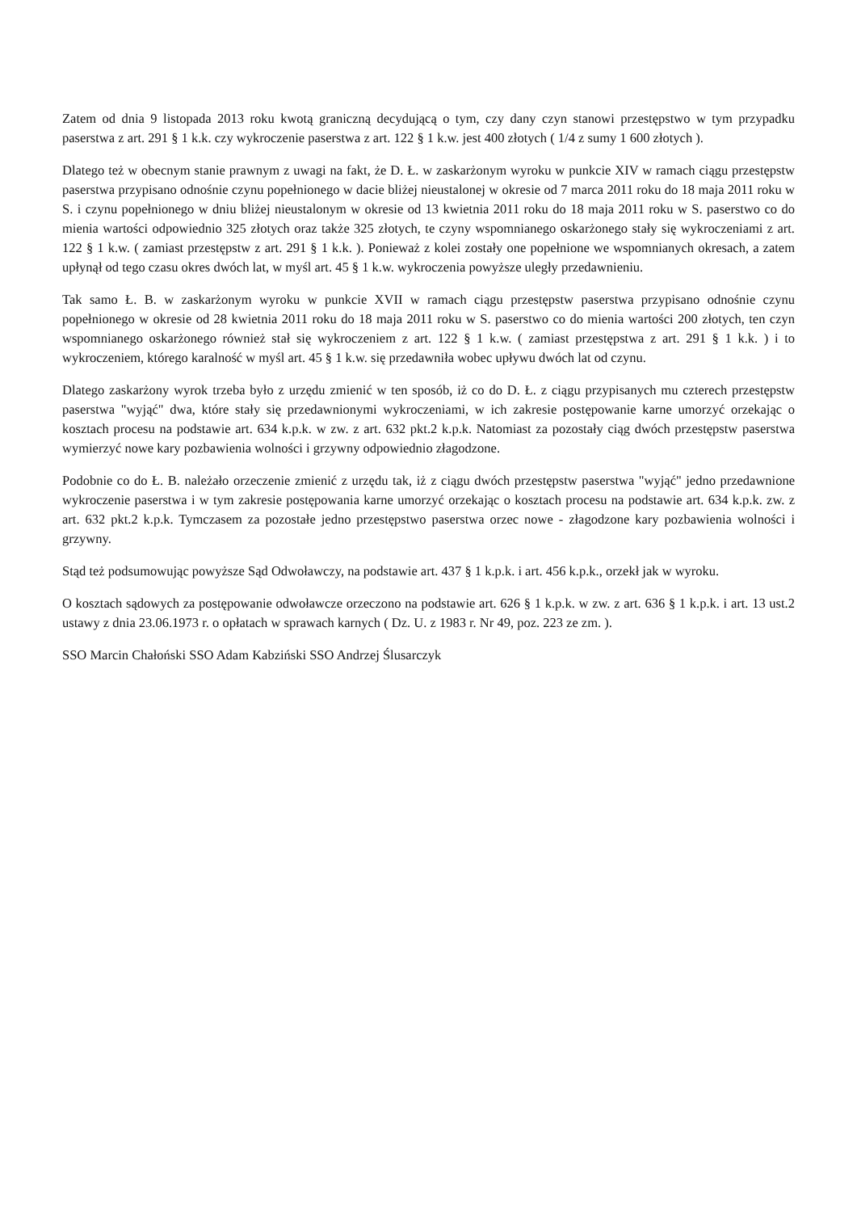Zatem od dnia 9 listopada 2013 roku kwotą graniczną decydującą o tym, czy dany czyn stanowi przestępstwo w tym przypadku paserstwa z art. 291 § 1 k.k. czy wykroczenie paserstwa z art. 122 § 1 k.w. jest 400 złotych ( 1/4 z sumy 1 600 złotych ).
Dlatego też w obecnym stanie prawnym z uwagi na fakt, że D. Ł. w zaskarżonym wyroku w punkcie XIV w ramach ciągu przestępstw paserstwa przypisano odnośnie czynu popełnionego w dacie bliżej nieustalonej w okresie od 7 marca 2011 roku do 18 maja 2011 roku w S. i czynu popełnionego w dniu bliżej nieustalonym w okresie od 13 kwietnia 2011 roku do 18 maja 2011 roku w S. paserstwo co do mienia wartości odpowiednio 325 złotych oraz także 325 złotych, te czyny wspomnianego oskarżonego stały się wykroczeniami z art. 122 § 1 k.w. ( zamiast przestępstw z art. 291 § 1 k.k. ). Ponieważ z kolei zostały one popełnione we wspomnianych okresach, a zatem upłynął od tego czasu okres dwóch lat, w myśl art. 45 § 1 k.w. wykroczenia powyższe uległy przedawnieniu.
Tak samo Ł. B. w zaskarżonym wyroku w punkcie XVII w ramach ciągu przestępstw paserstwa przypisano odnośnie czynu popełnionego w okresie od 28 kwietnia 2011 roku do 18 maja 2011 roku w S. paserstwo co do mienia wartości 200 złotych, ten czyn wspomnianego oskarżonego również stał się wykroczeniem z art. 122 § 1 k.w. ( zamiast przestępstwa z art. 291 § 1 k.k. ) i to wykroczeniem, którego karalność w myśl art. 45 § 1 k.w. się przedawniła wobec upływu dwóch lat od czynu.
Dlatego zaskarżony wyrok trzeba było z urzędu zmienić w ten sposób, iż co do D. Ł. z ciągu przypisanych mu czterech przestępstw paserstwa "wyjąć" dwa, które stały się przedawnionymi wykroczeniami, w ich zakresie postępowanie karne umorzyć orzekając o kosztach procesu na podstawie art. 634 k.p.k. w zw. z art. 632 pkt.2 k.p.k. Natomiast za pozostały ciąg dwóch przestępstw paserstwa wymierzyć nowe kary pozbawienia wolności i grzywny odpowiednio złagodzone.
Podobnie co do Ł. B. należało orzeczenie zmienić z urzędu tak, iż z ciągu dwóch przestępstw paserstwa "wyjąć" jedno przedawnione wykroczenie paserstwa i w tym zakresie postępowania karne umorzyć orzekając o kosztach procesu na podstawie art. 634 k.p.k. zw. z art. 632 pkt.2 k.p.k. Tymczasem za pozostałe jedno przestępstwo paserstwa orzec nowe - złagodzone kary pozbawienia wolności i grzywny.
Stąd też podsumowując powyższe Sąd Odwoławczy, na podstawie art. 437 § 1 k.p.k. i art. 456 k.p.k., orzekł jak w wyroku.
O kosztach sądowych za postępowanie odwoławcze orzeczono na podstawie art. 626 § 1 k.p.k. w zw. z art. 636 § 1 k.p.k. i art. 13 ust.2 ustawy z dnia 23.06.1973 r. o opłatach w sprawach karnych ( Dz. U. z 1983 r. Nr 49, poz. 223 ze zm. ).
SSO Marcin Chałoński SSO Adam Kabziński SSO Andrzej Ślusarczyk